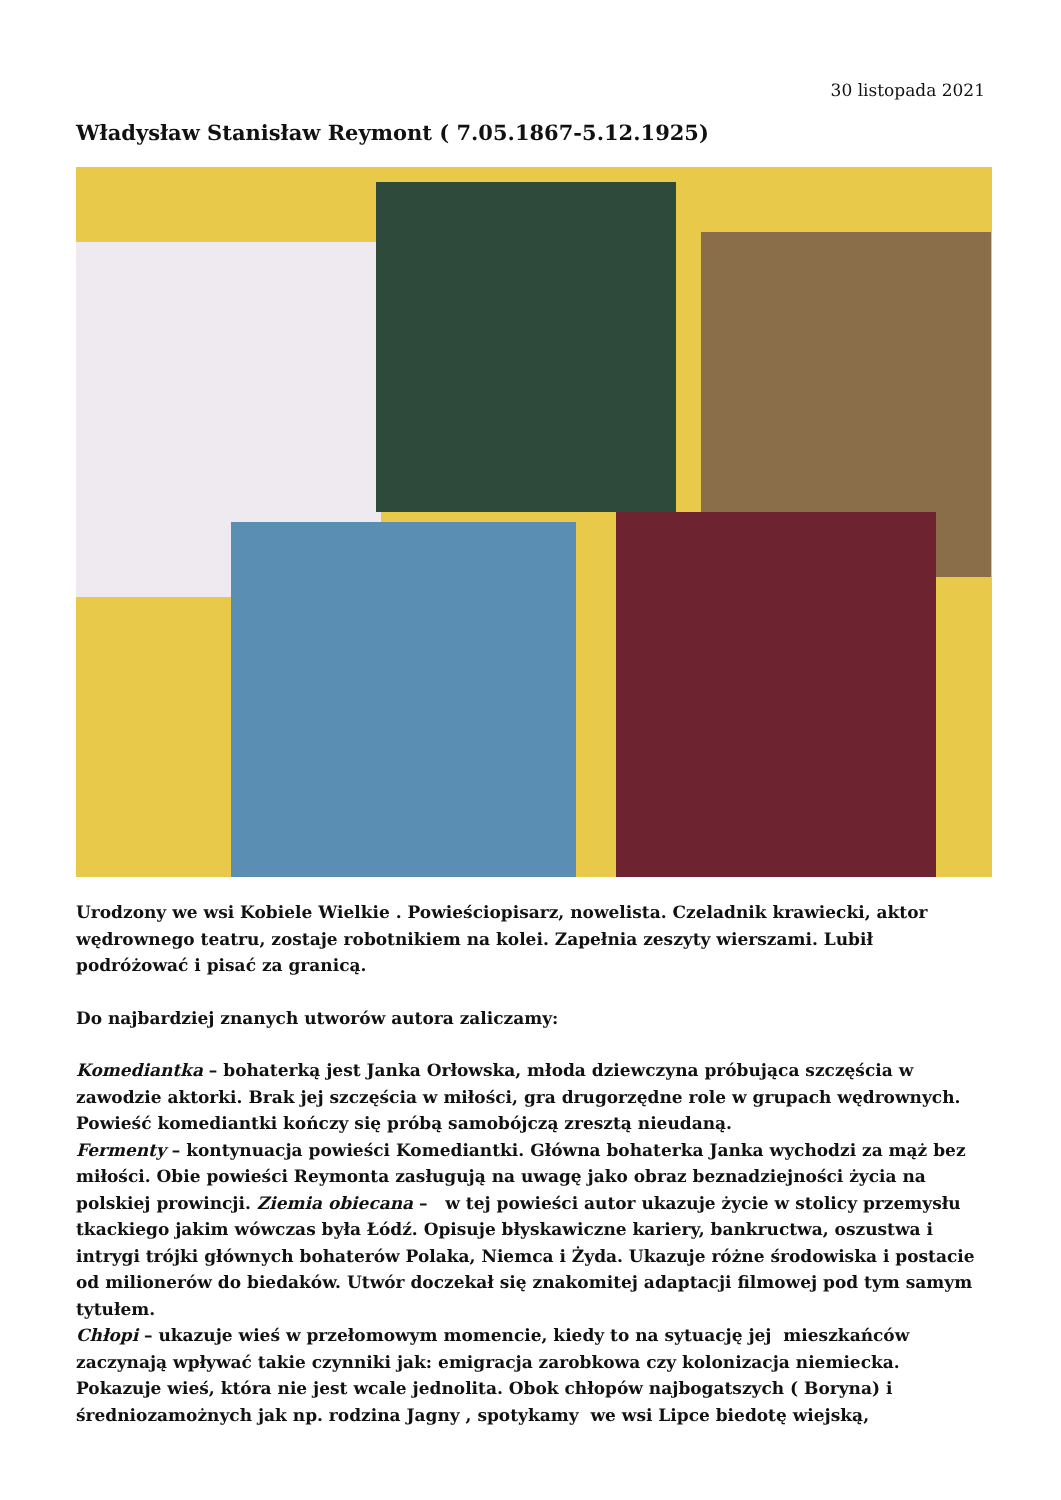30 listopada 2021
Władysław Stanisław Reymont ( 7.05.1867-5.12.1925)
Urodzony we wsi Kobiele Wielkie . Powieściopisarz, nowelista. Czeladnik krawiecki, aktor wędrownego teatru, zostaje robotnikiem na kolei. Zapełnia zeszyty wierszami. Lubił podróżować i pisać za granicą.
Do najbardziej znanych utworów autora zaliczamy:
Komediantka – bohaterką jest Janka Orłowska, młoda dziewczyna próbująca szczęścia w zawodzie aktorki. Brak jej szczęścia w miłości, gra drugorzędne role w grupach wędrownych. Powieść komediantki kończy się próbą samobójczą zresztą nieudaną.
Fermenty – kontynuacja powieści Komediantki. Główna bohaterka Janka wychodzi za mąż bez miłości. Obie powieści Reymonta zasługują na uwagę jako obraz beznadziejności życia na polskiej prowincji. Ziemia obiecana – w tej powieści autor ukazuje życie w stolicy przemysłu tkackiego jakim wówczas była Łódź. Opisuje błyskawiczne kariery, bankructwa, oszustwa i intrygi trójki głównych bohaterów Polaka, Niemca i Żyda. Ukazuje różne środowiska i postacie od milionerów do biedaków. Utwór doczekał się znakomitej adaptacji filmowej pod tym samym tytułem.
Chłopi – ukazuje wieś w przełomowym momencie, kiedy to na sytuację jej mieszkańców zaczynają wpływać takie czynniki jak: emigracja zarobkowa czy kolonizacja niemiecka. Pokazuje wieś, która nie jest wcale jednolita. Obok chłopów najbogatszych ( Boryna) i średniozamożnych jak np. rodzina Jagny , spotykamy we wsi Lipce biedotę wiejską,